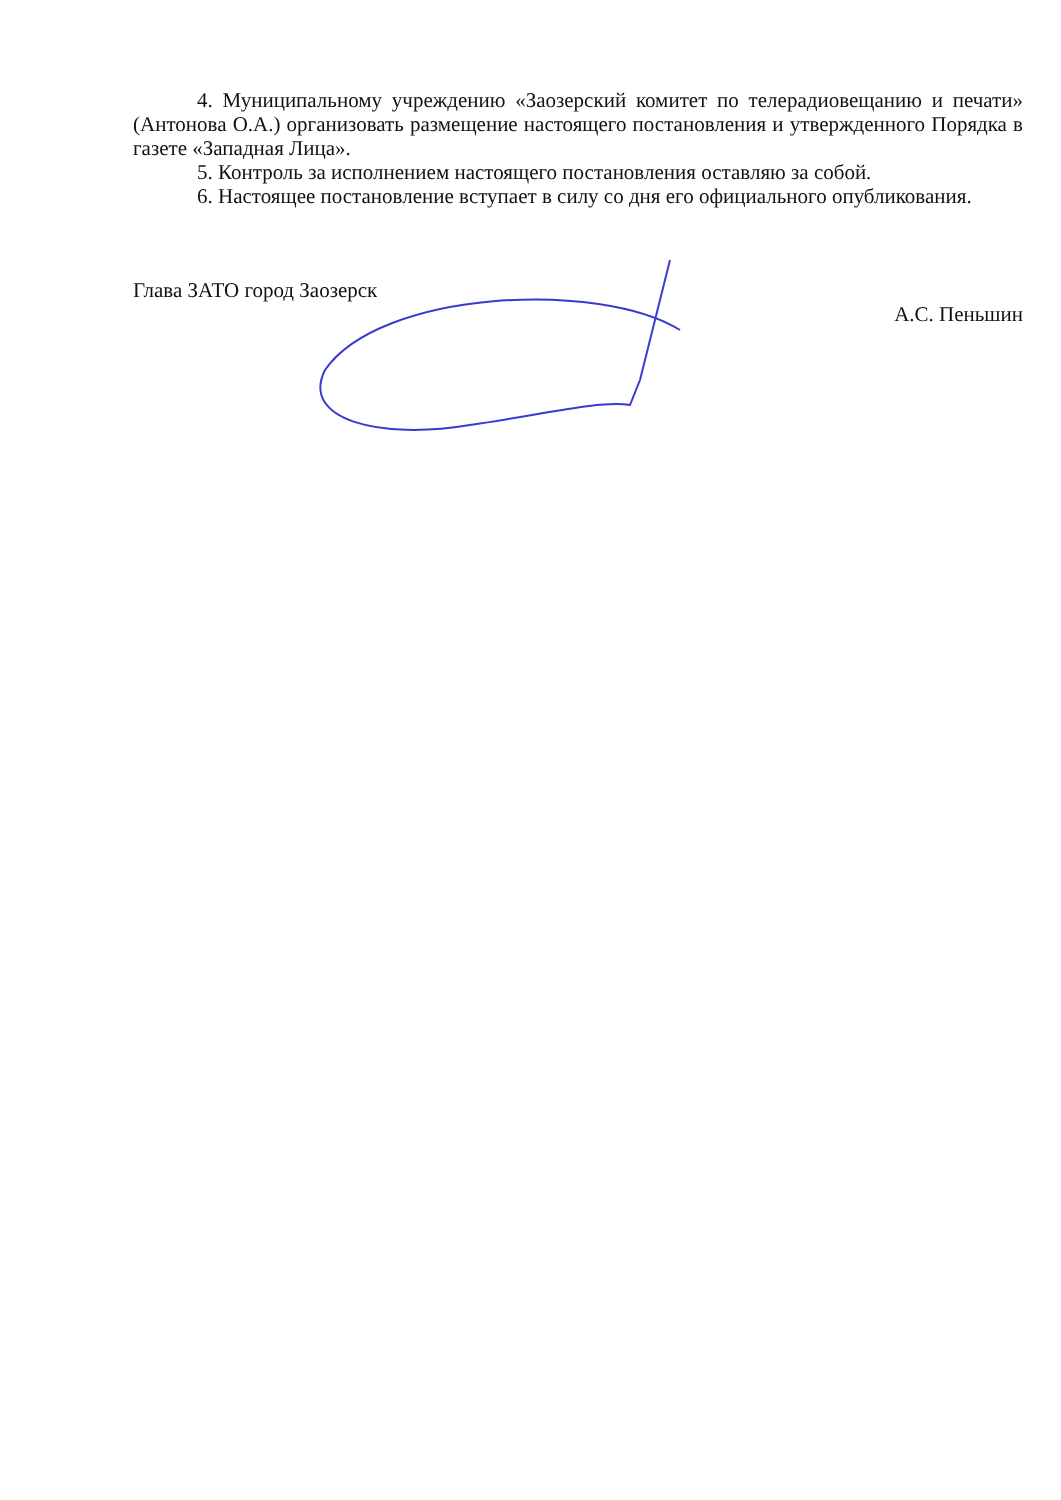4. Муниципальному учреждению «Заозерский комитет по телерадиовещанию и печати» (Антонова О.А.) организовать размещение настоящего постановления и утвержденного Порядка в газете «Западная Лица».
5. Контроль за исполнением настоящего постановления оставляю за собой.
6. Настоящее постановление вступает в силу со дня его официального опубликования.
Глава ЗАТО город Заозерск А.С. Пеньшин